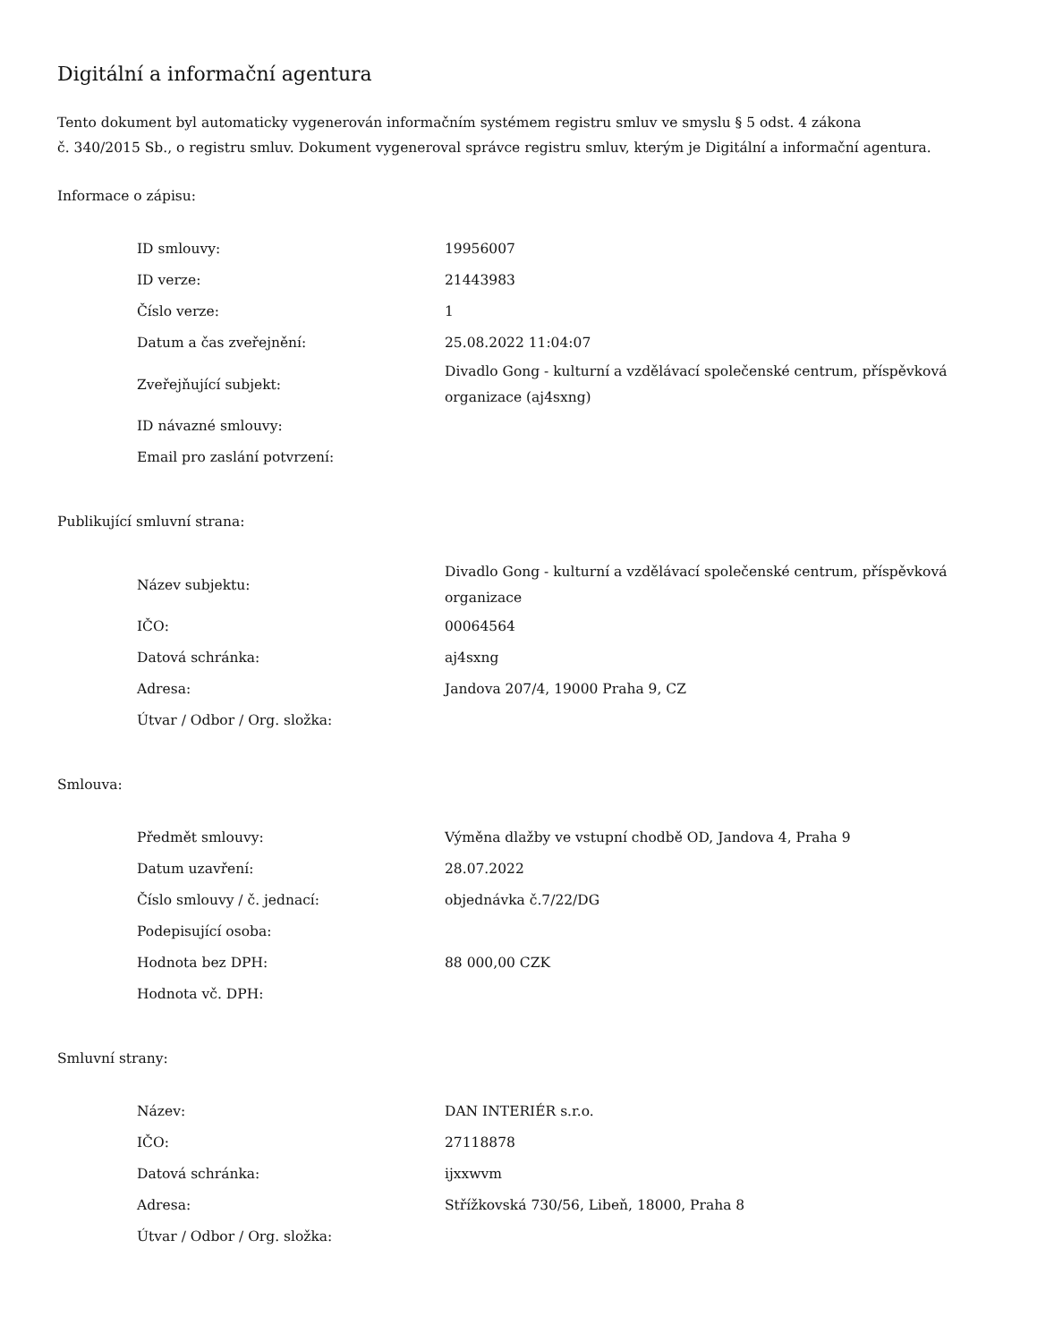Digitální a informační agentura
Tento dokument byl automaticky vygenerován informačním systémem registru smluv ve smyslu § 5 odst. 4 zákona
č. 340/2015 Sb., o registru smluv. Dokument vygeneroval správce registru smluv, kterým je Digitální a informační agentura.
Informace o zápisu:
| ID smlouvy: | 19956007 |
| ID verze: | 21443983 |
| Číslo verze: | 1 |
| Datum a čas zveřejnění: | 25.08.2022 11:04:07 |
| Zveřejňující subjekt: | Divadlo Gong - kulturní a vzdělávací společenské centrum, příspěvková organizace (aj4sxng) |
| ID návazné smlouvy: | |
| Email pro zaslání potvrzení: | |
Publikující smluvní strana:
| Název subjektu: | Divadlo Gong - kulturní a vzdělávací společenské centrum, příspěvková organizace |
| IČO: | 00064564 |
| Datová schránka: | aj4sxng |
| Adresa: | Jandova 207/4, 19000 Praha 9, CZ |
| Útvar / Odbor / Org. složka: | |
Smlouva:
| Předmět smlouvy: | Výměna dlažby ve vstupní chodbě OD, Jandova 4, Praha 9 |
| Datum uzavření: | 28.07.2022 |
| Číslo smlouvy / č. jednací: | objednávka č.7/22/DG |
| Podepisující osoba: | |
| Hodnota bez DPH: | 88 000,00 CZK |
| Hodnota vč. DPH: | |
Smluvní strany:
| Název: | DAN INTERIÉR s.r.o. |
| IČO: | 27118878 |
| Datová schránka: | ijxxwvm |
| Adresa: | Střížkovská 730/56, Libeň, 18000, Praha 8 |
| Útvar / Odbor / Org. složka: | |